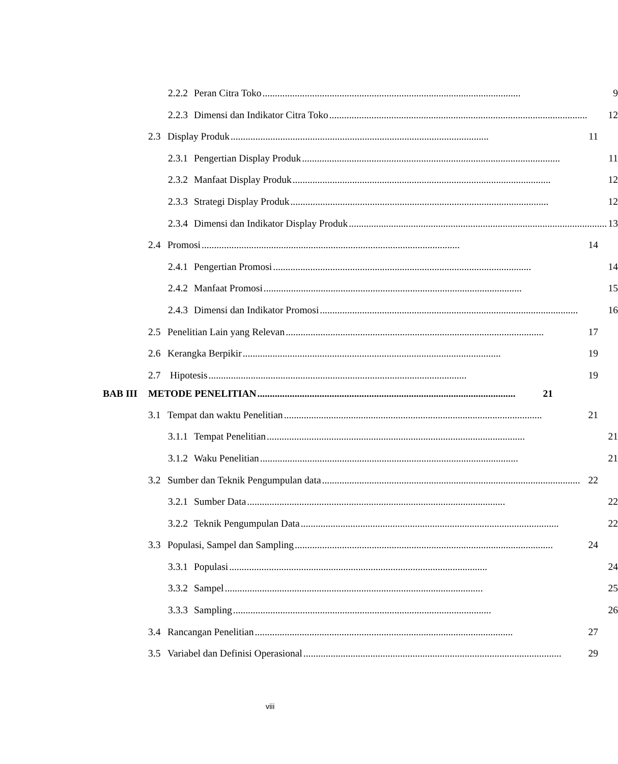2.2.2 Peran Citra Toko........................................................................................................ 9
2.2.3 Dimensi dan Indikator Citra Toko........................................................................................................ 12
2.3 Display Produk........................................................................................................ 11
2.3.1 Pengertian Display Produk........................................................................................................ 11
2.3.2 Manfaat Display Produk........................................................................................................ 12
2.3.3 Strategi Display Produk........................................................................................................ 12
2.3.4 Dimensi dan Indikator Display Produk........................................................................................................ 13
2.4 Promosi........................................................................................................ 14
2.4.1 Pengertian Promosi........................................................................................................ 14
2.4.2 Manfaat Promosi........................................................................................................ 15
2.4.3 Dimensi dan Indikator Promosi........................................................................................................ 16
2.5 Penelitian Lain yang Relevan........................................................................................................ 17
2.6 Kerangka Berpikir........................................................................................................ 19
2.7 Hipotesis........................................................................................................ 19
BAB III METODE PENELITIAN........................................................................................................ 21
3.1 Tempat dan waktu Penelitian........................................................................................................ 21
3.1.1 Tempat Penelitian........................................................................................................ 21
3.1.2 Waku Penelitian........................................................................................................ 21
3.2 Sumber dan Teknik Pengumpulan data........................................................................................................ 22
3.2.1 Sumber Data........................................................................................................ 22
3.2.2 Teknik Pengumpulan Data........................................................................................................ 22
3.3 Populasi, Sampel dan Sampling........................................................................................................ 24
3.3.1 Populasi........................................................................................................ 24
3.3.2 Sampel........................................................................................................ 25
3.3.3 Sampling........................................................................................................ 26
3.4 Rancangan Penelitian........................................................................................................ 27
3.5 Variabel dan Definisi Operasional........................................................................................................ 29
viii